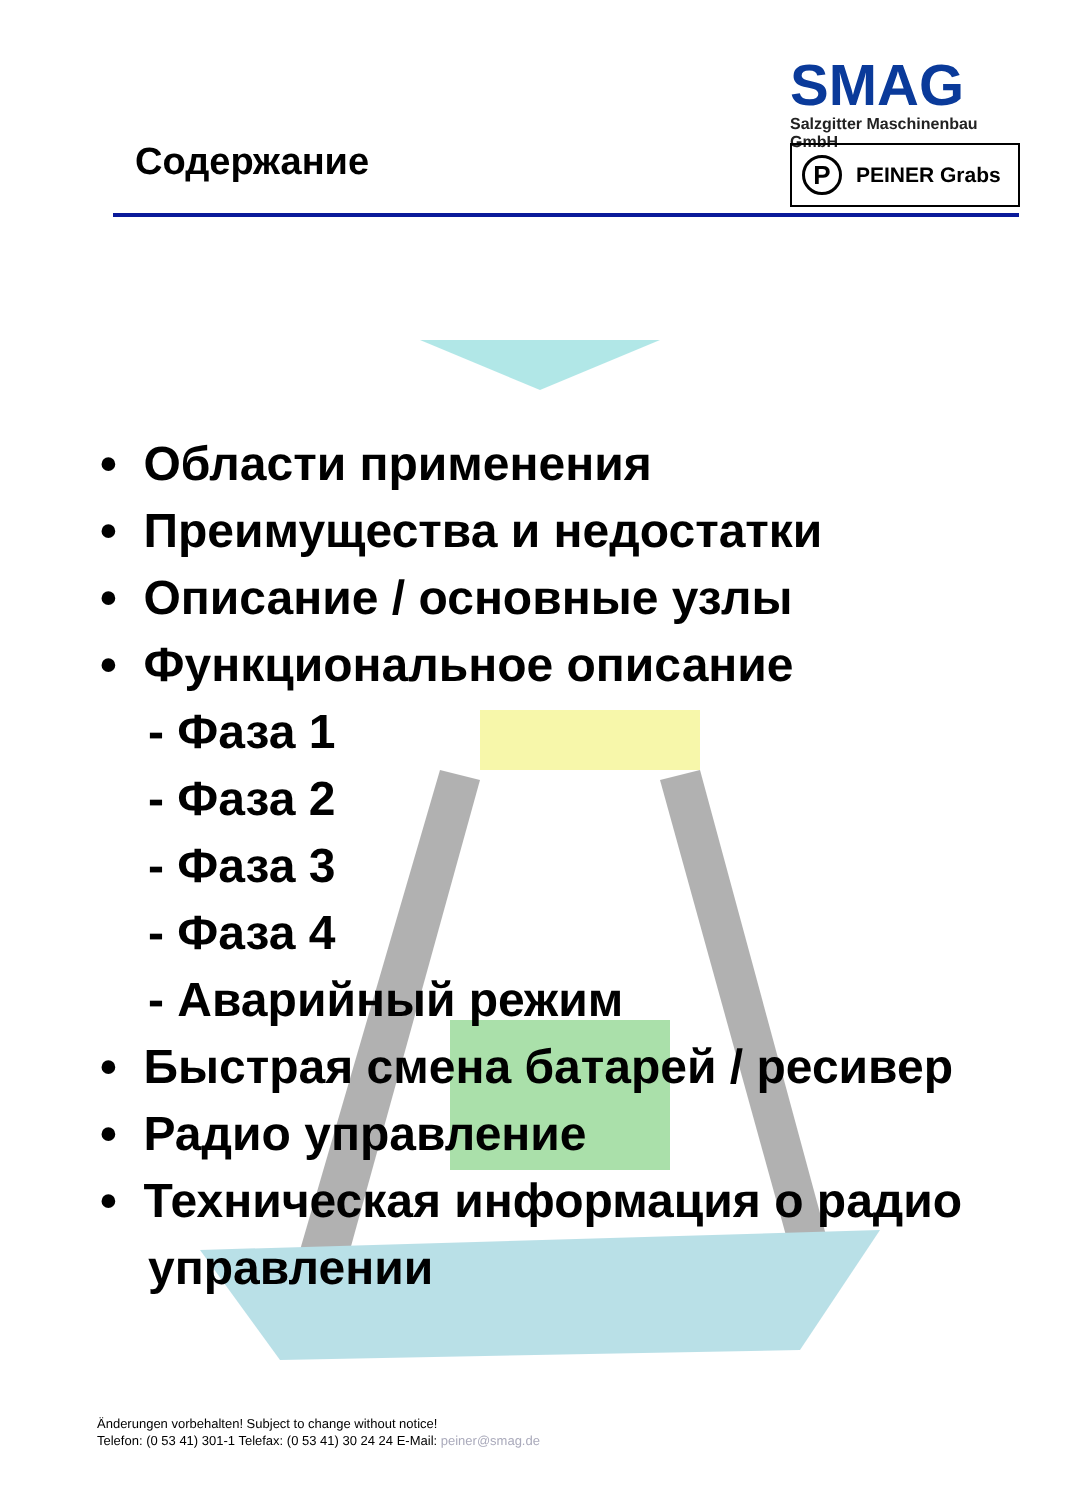SMAG
Salzgitter Maschinenbau GmbH
P PEINER Grabs
Содержание
• Области применения
• Преимущества и недостатки
• Описание / основные узлы
• Функциональное описание
- Фаза 1
- Фаза 2
- Фаза 3
- Фаза 4
- Аварийный режим
• Быстрая смена батарей / ресивер
• Радио управление
• Техническая информация о радио управлении
Änderungen vorbehalten! Subject to change without notice!
Telefon: (0 53 41) 301-1 Telefax: (0 53 41) 30 24 24 E-Mail: peiner@smag.de